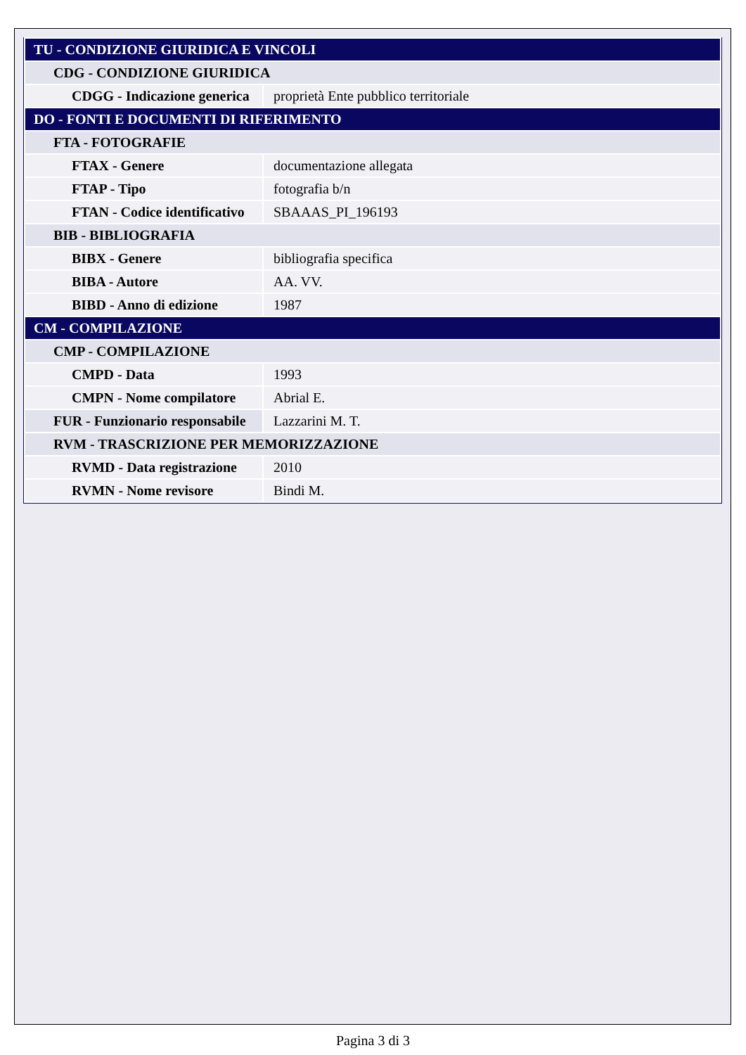| TU - CONDIZIONE GIURIDICA E VINCOLI | |
| CDG - CONDIZIONE GIURIDICA | |
| CDGG - Indicazione generica | proprietà Ente pubblico territoriale |
| DO - FONTI E DOCUMENTI DI RIFERIMENTO | |
| FTA - FOTOGRAFIE | |
| FTAX - Genere | documentazione allegata |
| FTAP - Tipo | fotografia b/n |
| FTAN - Codice identificativo | SBAAAS_PI_196193 |
| BIB - BIBLIOGRAFIA | |
| BIBX - Genere | bibliografia specifica |
| BIBA - Autore | AA. VV. |
| BIBD - Anno di edizione | 1987 |
| CM - COMPILAZIONE | |
| CMP - COMPILAZIONE | |
| CMPD - Data | 1993 |
| CMPN - Nome compilatore | Abrial E. |
| FUR - Funzionario responsabile | Lazzarini M. T. |
| RVM - TRASCRIZIONE PER MEMORIZZAZIONE | |
| RVMD - Data registrazione | 2010 |
| RVMN - Nome revisore | Bindi M. |
Pagina 3 di 3